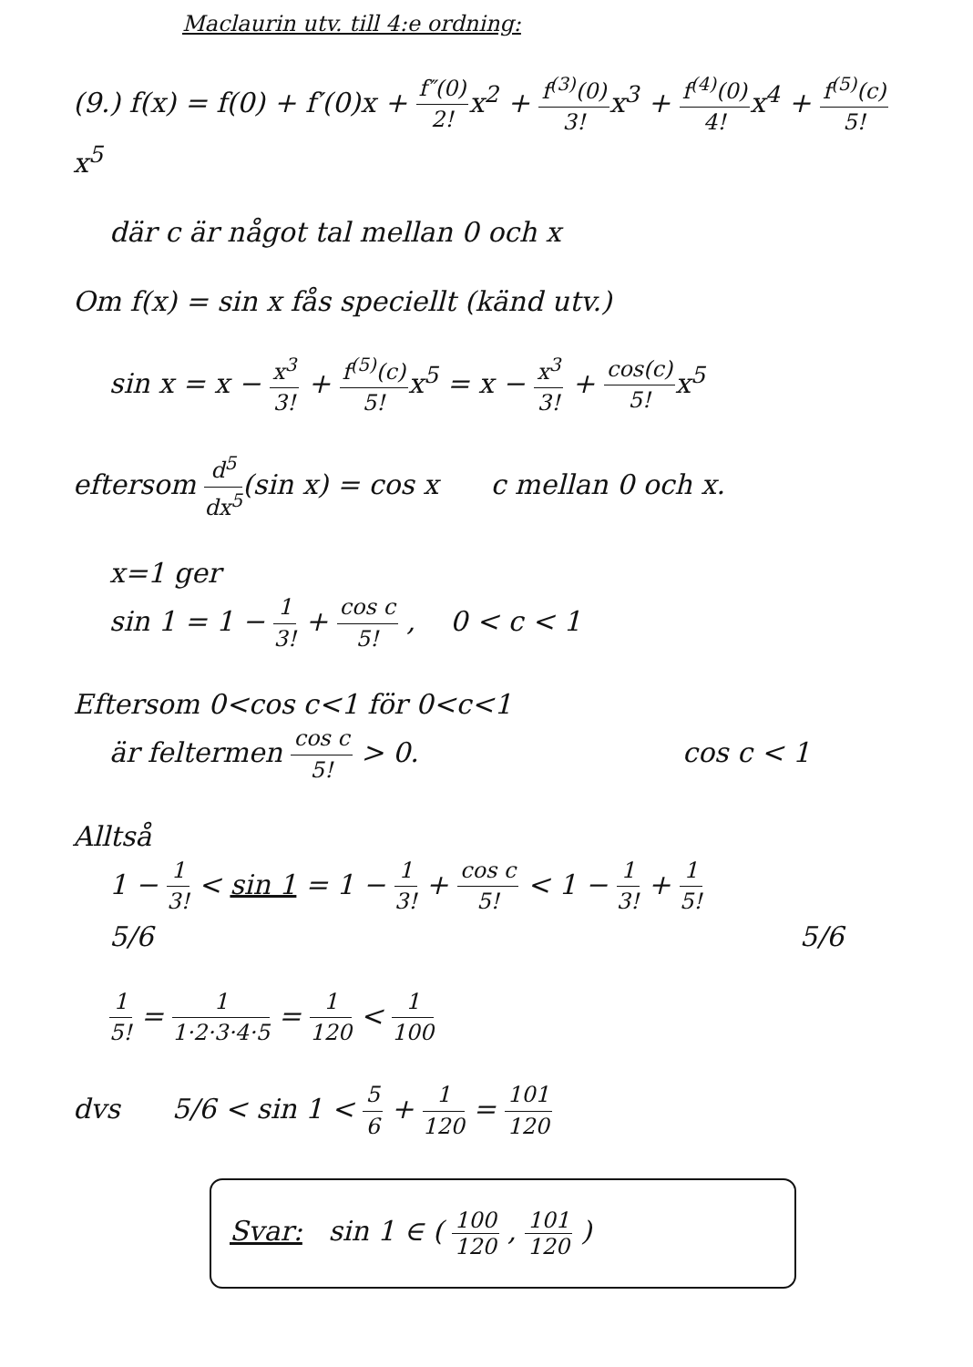Maclaurin utv. till 4:e ordning:
(9.) f(x) = f(0) + f′(0)x + f″(0) 2!x<sup>2</sup> + f<sup>(3)</sup>(0) 3!x<sup>3</sup> + f<sup>(4)</sup>(0) 4!x<sup>4</sup> + f<sup>(5)</sup>(c) 5!x<sup>5</sup>
där c är något tal mellan 0 och x
Om f(x) = sin x fås speciellt (känd utv.)
sin x = x − x<sup>3</sup> 3! + f<sup>(5)</sup>(c) 5!x<sup>5</sup> = x − x<sup>3</sup> 3! + cos(c) 5!x<sup>5</sup>
eftersom d<sup>5</sup> dx<sup>5</sup>(sin x) = cos x c mellan 0 och x.
x=1 ger
sin 1 = 1 − 1 3! + cos c 5! , 0 < c < 1
Eftersom 0<cos c<1 för 0<c<1
är feltermen cos c 5! > 0. cos c < 1
Alltså
1 − 1 3! < sin 1 = 1 − 1 3! + cos c 5! < 1 − 1 3! + 1 5!
5/6 5/6
1 5! = 1 1·2·3·4·5 = 1 120 < 1 100
dvs 5/6 < sin 1 < 5 6 + 1 120 = 101 120
Svar: sin 1 ∈ ( 100 120 , 101 120 )